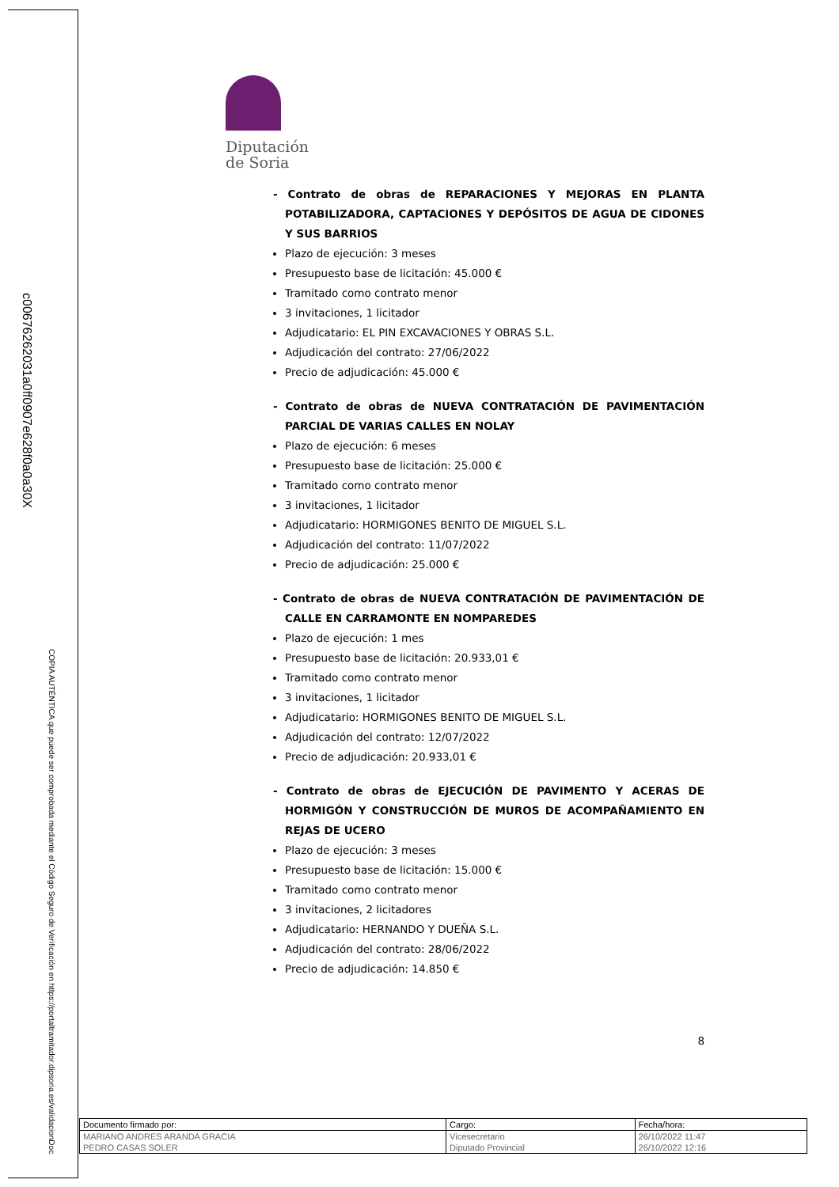c00676262031a0ff0907e628f0a0a30X
COPIA AUTÉNTICA que puede ser comprobada mediante el Código Seguro de Verificación en https://portaltramitador.dipsoria.es/validacionDoc
Diputación
de Soria
- Contrato de obras de REPARACIONES Y MEJORAS EN PLANTA POTABILIZADORA, CAPTACIONES Y DEPÓSITOS DE AGUA DE CIDONES Y SUS BARRIOS
Plazo de ejecución: 3 meses
Presupuesto base de licitación: 45.000 €
Tramitado como contrato menor
3 invitaciones, 1 licitador
Adjudicatario: EL PIN EXCAVACIONES Y OBRAS S.L.
Adjudicación del contrato: 27/06/2022
Precio de adjudicación: 45.000 €
- Contrato de obras de NUEVA CONTRATACIÓN DE PAVIMENTACIÓN PARCIAL DE VARIAS CALLES EN NOLAY
Plazo de ejecución: 6 meses
Presupuesto base de licitación: 25.000 €
Tramitado como contrato menor
3 invitaciones, 1 licitador
Adjudicatario: HORMIGONES BENITO DE MIGUEL S.L.
Adjudicación del contrato: 11/07/2022
Precio de adjudicación: 25.000 €
- Contrato de obras de NUEVA CONTRATACIÓN DE PAVIMENTACIÓN DE CALLE EN CARRAMONTE EN NOMPAREDES
Plazo de ejecución: 1 mes
Presupuesto base de licitación: 20.933,01 €
Tramitado como contrato menor
3 invitaciones, 1 licitador
Adjudicatario: HORMIGONES BENITO DE MIGUEL S.L.
Adjudicación del contrato: 12/07/2022
Precio de adjudicación: 20.933,01 €
- Contrato de obras de EJECUCIÓN DE PAVIMENTO Y ACERAS DE HORMIGÓN Y CONSTRUCCIÓN DE MUROS DE ACOMPAÑAMIENTO EN REJAS DE UCERO
Plazo de ejecución: 3 meses
Presupuesto base de licitación: 15.000 €
Tramitado como contrato menor
3 invitaciones, 2 licitadores
Adjudicatario: HERNANDO Y DUEÑA S.L.
Adjudicación del contrato: 28/06/2022
Precio de adjudicación: 14.850 €
8
| Documento firmado por: | Cargo: | Fecha/hora: |
| --- | --- | --- |
| MARIANO ANDRES ARANDA GRACIA | Vicesecretario | 26/10/2022 11:47 |
| PEDRO CASAS SOLER | Diputado Provincial | 26/10/2022 12:16 |